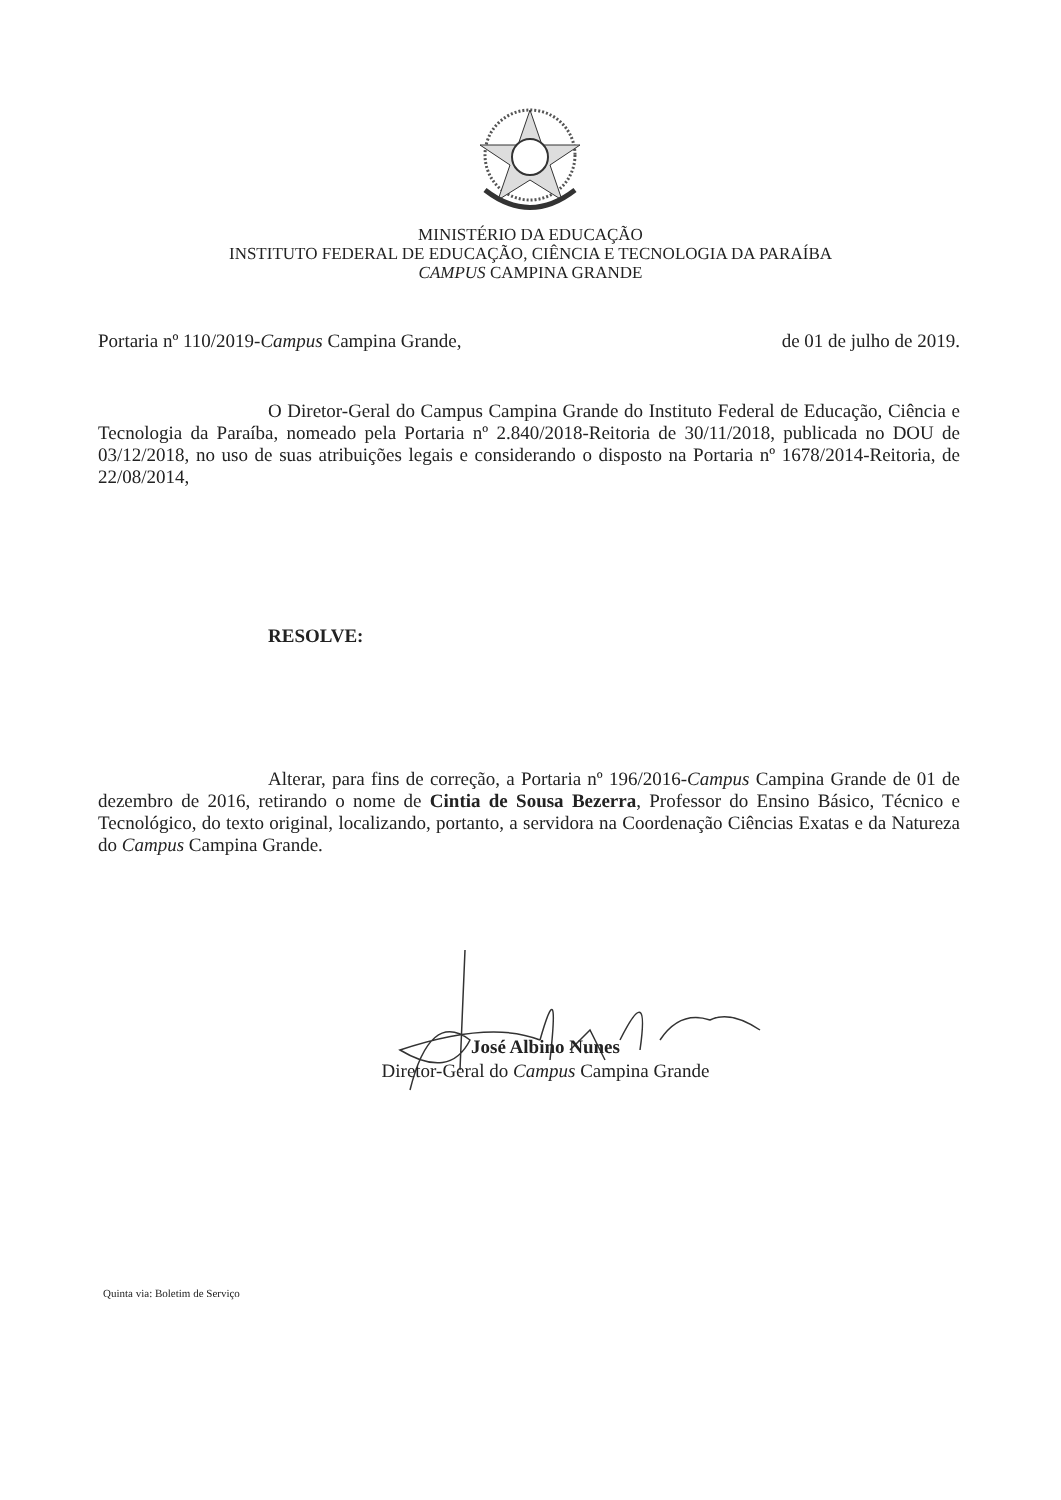MINISTÉRIO DA EDUCAÇÃO
INSTITUTO FEDERAL DE EDUCAÇÃO, CIÊNCIA E TECNOLOGIA DA PARAÍBA
CAMPUS CAMPINA GRANDE
Portaria nº 110/2019-Campus Campina Grande, de 01 de julho de 2019.
O Diretor-Geral do Campus Campina Grande do Instituto Federal de Educação, Ciência e Tecnologia da Paraíba, nomeado pela Portaria nº 2.840/2018-Reitoria de 30/11/2018, publicada no DOU de 03/12/2018, no uso de suas atribuições legais e considerando o disposto na Portaria nº 1678/2014-Reitoria, de 22/08/2014,
RESOLVE:
Alterar, para fins de correção, a Portaria nº 196/2016-Campus Campina Grande de 01 de dezembro de 2016, retirando o nome de Cintia de Sousa Bezerra, Professor do Ensino Básico, Técnico e Tecnológico, do texto original, localizando, portanto, a servidora na Coordenação Ciências Exatas e da Natureza do Campus Campina Grande.
José Albino Nunes
Diretor-Geral do Campus Campina Grande
Quinta via: Boletim de Serviço